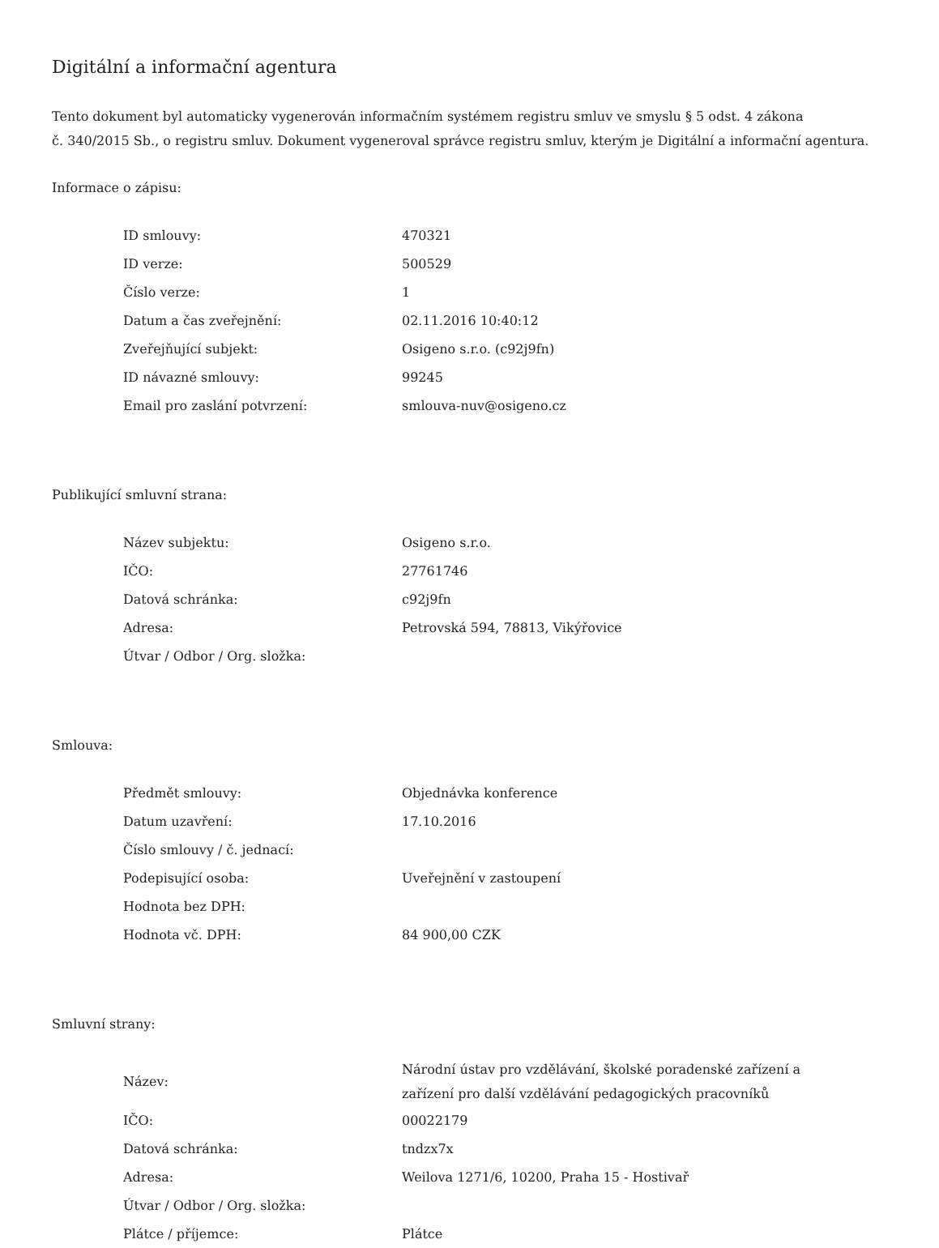Digitální a informační agentura
Tento dokument byl automaticky vygenerován informačním systémem registru smluv ve smyslu § 5 odst. 4 zákona
č. 340/2015 Sb., o registru smluv. Dokument vygeneroval správce registru smluv, kterým je Digitální a informační agentura.
Informace o zápisu:
| ID smlouvy: | 470321 |
| ID verze: | 500529 |
| Číslo verze: | 1 |
| Datum a čas zveřejnění: | 02.11.2016 10:40:12 |
| Zveřejňující subjekt: | Osigeno s.r.o. (c92j9fn) |
| ID návazné smlouvy: | 99245 |
| Email pro zaslání potvrzení: | smlouva-nuv@osigeno.cz |
Publikující smluvní strana:
| Název subjektu: | Osigeno s.r.o. |
| IČO: | 27761746 |
| Datová schránka: | c92j9fn |
| Adresa: | Petrovská 594, 78813, Vikýřovice |
| Útvar / Odbor / Org. složka: | |
Smlouva:
| Předmět smlouvy: | Objednávka konference |
| Datum uzavření: | 17.10.2016 |
| Číslo smlouvy / č. jednací: | |
| Podepisující osoba: | Uveřejnění v zastoupení |
| Hodnota bez DPH: | |
| Hodnota vč. DPH: | 84 900,00 CZK |
Smluvní strany:
| Název: | Národní ústav pro vzdělávání, školské poradenské zařízení a zařízení pro další vzdělávání pedagogických pracovníků |
| IČO: | 00022179 |
| Datová schránka: | tndzx7x |
| Adresa: | Weilova 1271/6, 10200, Praha 15 - Hostivař |
| Útvar / Odbor / Org. složka: | |
| Plátce / příjemce: | Plátce |